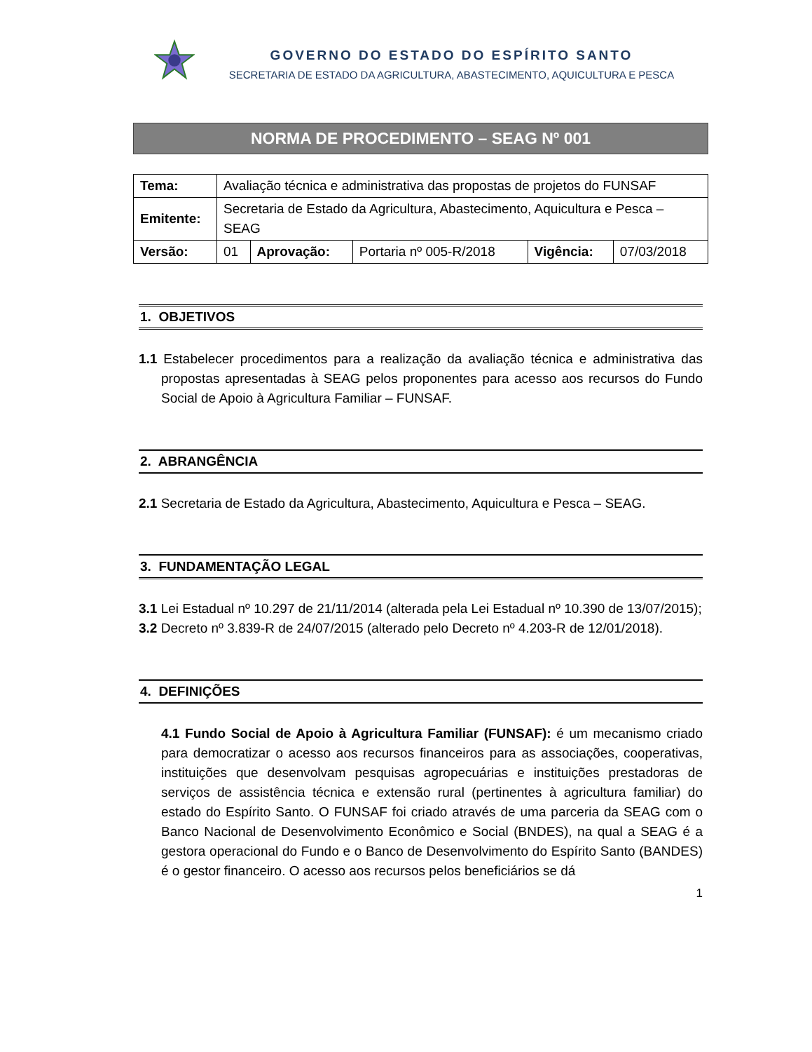GOVERNO DO ESTADO DO ESPÍRITO SANTO
SECRETARIA DE ESTADO DA AGRICULTURA, ABASTECIMENTO, AQUICULTURA E PESCA
NORMA DE PROCEDIMENTO – SEAG Nº 001
| Tema: | Avaliação técnica e administrativa das propostas de projetos do FUNSAF | | | | |
| Emitente: | Secretaria de Estado da Agricultura, Abastecimento, Aquicultura e Pesca – SEAG | | | | |
| Versão: | 01 | Aprovação: | Portaria nº 005-R/2018 | Vigência: | 07/03/2018 |
1. OBJETIVOS
1.1 Estabelecer procedimentos para a realização da avaliação técnica e administrativa das propostas apresentadas à SEAG pelos proponentes para acesso aos recursos do Fundo Social de Apoio à Agricultura Familiar – FUNSAF.
2. ABRANGÊNCIA
2.1 Secretaria de Estado da Agricultura, Abastecimento, Aquicultura e Pesca – SEAG.
3. FUNDAMENTAÇÃO LEGAL
3.1 Lei Estadual nº 10.297 de 21/11/2014 (alterada pela Lei Estadual nº 10.390 de 13/07/2015);
3.2 Decreto nº 3.839-R de 24/07/2015 (alterado pelo Decreto nº 4.203-R de 12/01/2018).
4. DEFINIÇÕES
4.1 Fundo Social de Apoio à Agricultura Familiar (FUNSAF): é um mecanismo criado para democratizar o acesso aos recursos financeiros para as associações, cooperativas, instituições que desenvolvam pesquisas agropecuárias e instituições prestadoras de serviços de assistência técnica e extensão rural (pertinentes à agricultura familiar) do estado do Espírito Santo. O FUNSAF foi criado através de uma parceria da SEAG com o Banco Nacional de Desenvolvimento Econômico e Social (BNDES), na qual a SEAG é a gestora operacional do Fundo e o Banco de Desenvolvimento do Espírito Santo (BANDES) é o gestor financeiro. O acesso aos recursos pelos beneficiários se dá
1